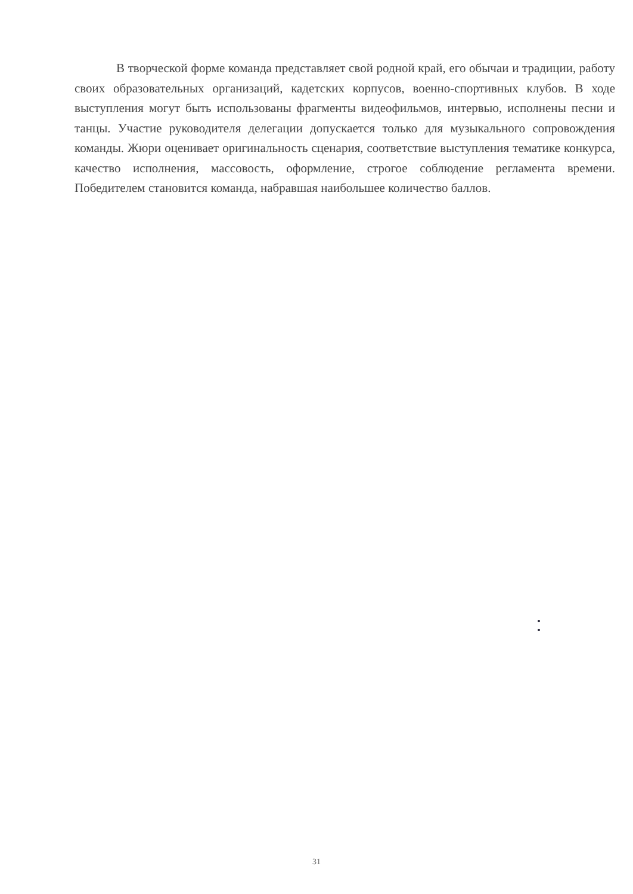В творческой форме команда представляет свой родной край, его обычаи и традиции, работу своих образовательных организаций, кадетских корпусов, военно-спортивных клубов. В ходе выступления могут быть использованы фрагменты видеофильмов, интервью, исполнены песни и танцы. Участие руководителя делегации допускается только для музыкального сопровождения команды. Жюри оценивает оригинальность сценария, соответствие выступления тематике конкурса, качество исполнения, массовость, оформление, строгое соблюдение регламента времени. Победителем становится команда, набравшая наибольшее количество баллов.
31